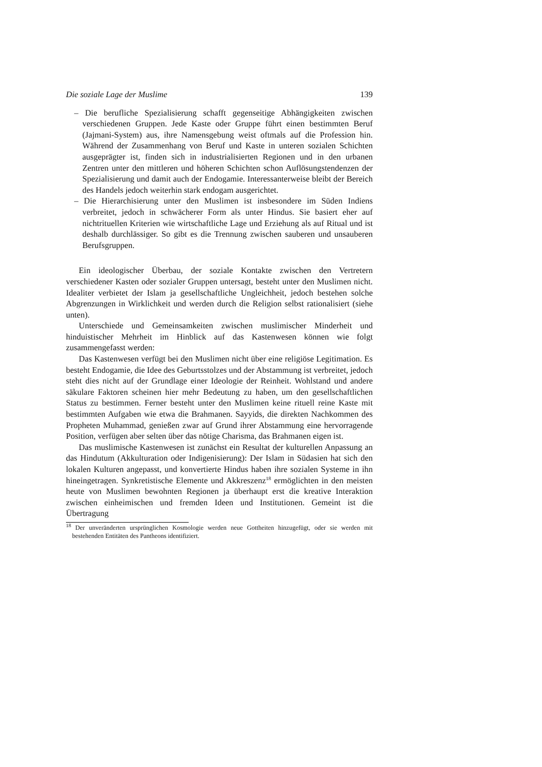Die soziale Lage der Muslime 139
– Die berufliche Spezialisierung schafft gegenseitige Abhängigkeiten zwischen verschiedenen Gruppen. Jede Kaste oder Gruppe führt einen bestimmten Beruf (Jajmani-System) aus, ihre Namensgebung weist oftmals auf die Profession hin. Während der Zusammenhang von Beruf und Kaste in unteren sozialen Schichten ausgeprägter ist, finden sich in industrialisierten Regionen und in den urbanen Zentren unter den mittleren und höheren Schichten schon Auflösungstendenzen der Spezialisierung und damit auch der Endogamie. Interessanterweise bleibt der Bereich des Handels jedoch weiterhin stark endogam ausgerichtet.
– Die Hierarchisierung unter den Muslimen ist insbesondere im Süden Indiens verbreitet, jedoch in schwächerer Form als unter Hindus. Sie basiert eher auf nichtrituellen Kriterien wie wirtschaftliche Lage und Erziehung als auf Ritual und ist deshalb durchlässiger. So gibt es die Trennung zwischen sauberen und unsauberen Berufsgruppen.
Ein ideologischer Überbau, der soziale Kontakte zwischen den Vertretern verschiedener Kasten oder sozialer Gruppen untersagt, besteht unter den Muslimen nicht. Idealiter verbietet der Islam ja gesellschaftliche Ungleichheit, jedoch bestehen solche Abgrenzungen in Wirklichkeit und werden durch die Religion selbst rationalisiert (siehe unten).
Unterschiede und Gemeinsamkeiten zwischen muslimischer Minderheit und hinduistischer Mehrheit im Hinblick auf das Kastenwesen können wie folgt zusammengefasst werden:
Das Kastenwesen verfügt bei den Muslimen nicht über eine religiöse Legitimation. Es besteht Endogamie, die Idee des Geburtsstolzes und der Abstammung ist verbreitet, jedoch steht dies nicht auf der Grundlage einer Ideologie der Reinheit. Wohlstand und andere säkulare Faktoren scheinen hier mehr Bedeutung zu haben, um den gesellschaftlichen Status zu bestimmen. Ferner besteht unter den Muslimen keine rituell reine Kaste mit bestimmten Aufgaben wie etwa die Brahmanen. Sayyids, die direkten Nachkommen des Propheten Muhammad, genießen zwar auf Grund ihrer Abstammung eine hervorragende Position, verfügen aber selten über das nötige Charisma, das Brahmanen eigen ist.
Das muslimische Kastenwesen ist zunächst ein Resultat der kulturellen Anpassung an das Hindutum (Akkulturation oder Indigenisierung): Der Islam in Südasien hat sich den lokalen Kulturen angepasst, und konvertierte Hindus haben ihre sozialen Systeme in ihn hineingetragen. Synkretistische Elemente und Akkreszenz<sup>18</sup> ermöglichten in den meisten heute von Muslimen bewohnten Regionen ja überhaupt erst die kreative Interaktion zwischen einheimischen und fremden Ideen und Institutionen. Gemeint ist die Übertragung
<sup>18</sup> Der unveränderten ursprünglichen Kosmologie werden neue Gottheiten hinzugefügt, oder sie werden mit bestehenden Entitäten des Pantheons identifiziert.